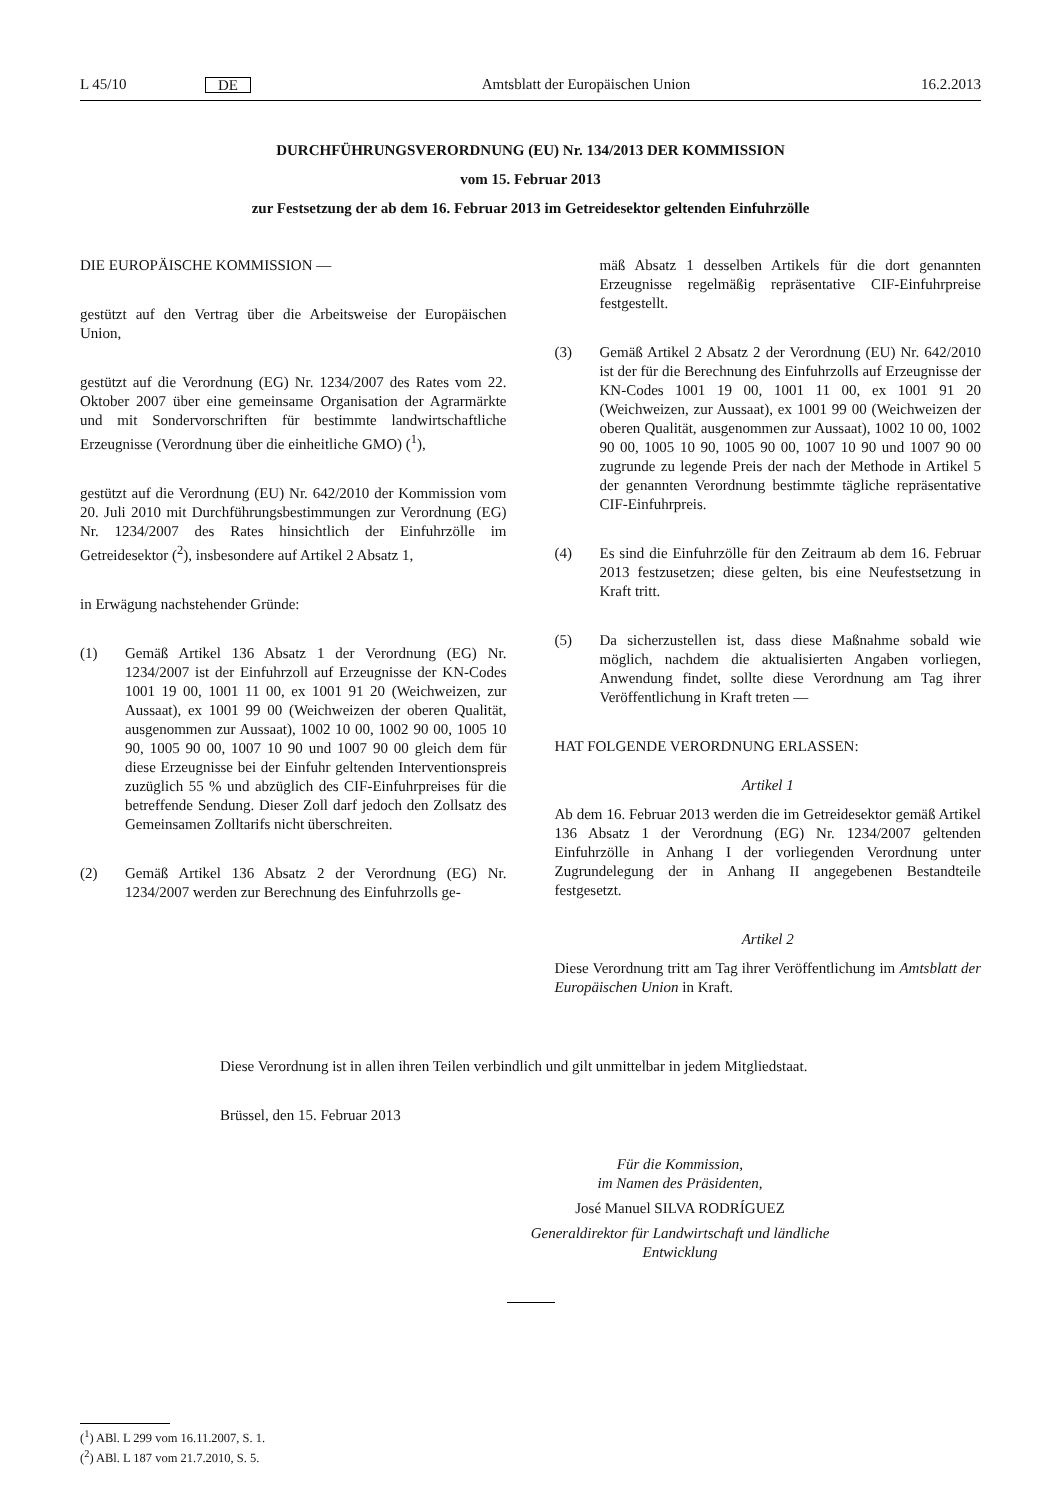L 45/10 DE Amtsblatt der Europäischen Union 16.2.2013
DURCHFÜHRUNGSVERORDNUNG (EU) Nr. 134/2013 DER KOMMISSION
vom 15. Februar 2013
zur Festsetzung der ab dem 16. Februar 2013 im Getreidesektor geltenden Einfuhrzölle
DIE EUROPÄISCHE KOMMISSION —
gestützt auf den Vertrag über die Arbeitsweise der Europäischen Union,
gestützt auf die Verordnung (EG) Nr. 1234/2007 des Rates vom 22. Oktober 2007 über eine gemeinsame Organisation der Agrarmärkte und mit Sondervorschriften für bestimmte landwirtschaftliche Erzeugnisse (Verordnung über die einheitliche GMO) (<sup>1</sup>),
gestützt auf die Verordnung (EU) Nr. 642/2010 der Kommission vom 20. Juli 2010 mit Durchführungsbestimmungen zur Verordnung (EG) Nr. 1234/2007 des Rates hinsichtlich der Einfuhrzölle im Getreidesektor (<sup>2</sup>), insbesondere auf Artikel 2 Absatz 1,
in Erwägung nachstehender Gründe:
(1) Gemäß Artikel 136 Absatz 1 der Verordnung (EG) Nr. 1234/2007 ist der Einfuhrzoll auf Erzeugnisse der KN-Codes 1001 19 00, 1001 11 00, ex 1001 91 20 (Weichweizen, zur Aussaat), ex 1001 99 00 (Weichweizen der oberen Qualität, ausgenommen zur Aussaat), 1002 10 00, 1002 90 00, 1005 10 90, 1005 90 00, 1007 10 90 und 1007 90 00 gleich dem für diese Erzeugnisse bei der Einfuhr geltenden Interventionspreis zuzüglich 55 % und abzüglich des CIF-Einfuhrpreises für die betreffende Sendung. Dieser Zoll darf jedoch den Zollsatz des Gemeinsamen Zolltarifs nicht überschreiten.
(2) Gemäß Artikel 136 Absatz 2 der Verordnung (EG) Nr. 1234/2007 werden zur Berechnung des Einfuhrzolls ge-
mäß Absatz 1 desselben Artikels für die dort genannten Erzeugnisse regelmäßig repräsentative CIF-Einfuhrpreise festgestellt.
(3) Gemäß Artikel 2 Absatz 2 der Verordnung (EU) Nr. 642/2010 ist der für die Berechnung des Einfuhrzolls auf Erzeugnisse der KN-Codes 1001 19 00, 1001 11 00, ex 1001 91 20 (Weichweizen, zur Aussaat), ex 1001 99 00 (Weichweizen der oberen Qualität, ausgenommen zur Aussaat), 1002 10 00, 1002 90 00, 1005 10 90, 1005 90 00, 1007 10 90 und 1007 90 00 zugrunde zu legende Preis der nach der Methode in Artikel 5 der genannten Verordnung bestimmte tägliche repräsentative CIF-Einfuhrpreis.
(4) Es sind die Einfuhrzölle für den Zeitraum ab dem 16. Februar 2013 festzusetzen; diese gelten, bis eine Neufestsetzung in Kraft tritt.
(5) Da sicherzustellen ist, dass diese Maßnahme sobald wie möglich, nachdem die aktualisierten Angaben vorliegen, Anwendung findet, sollte diese Verordnung am Tag ihrer Veröffentlichung in Kraft treten —
HAT FOLGENDE VERORDNUNG ERLASSEN:
Artikel 1
Ab dem 16. Februar 2013 werden die im Getreidesektor gemäß Artikel 136 Absatz 1 der Verordnung (EG) Nr. 1234/2007 geltenden Einfuhrzölle in Anhang I der vorliegenden Verordnung unter Zugrundelegung der in Anhang II angegebenen Bestandteile festgesetzt.
Artikel 2
Diese Verordnung tritt am Tag ihrer Veröffentlichung im Amtsblatt der Europäischen Union in Kraft.
Diese Verordnung ist in allen ihren Teilen verbindlich und gilt unmittelbar in jedem Mitgliedstaat.
Brüssel, den 15. Februar 2013
Für die Kommission,
im Namen des Präsidenten,
José Manuel SILVA RODRÍGUEZ
Generaldirektor für Landwirtschaft und ländliche Entwicklung
(<sup>1</sup>) ABl. L 299 vom 16.11.2007, S. 1.
(<sup>2</sup>) ABl. L 187 vom 21.7.2010, S. 5.